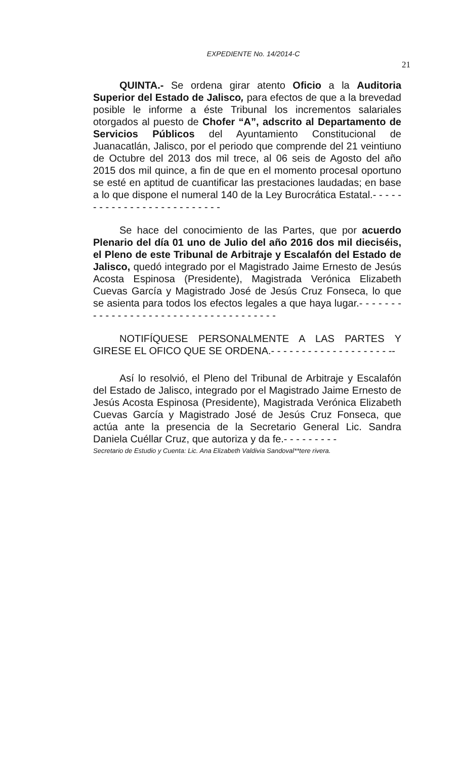EXPEDIENTE No. 14/2014-C
21
QUINTA.- Se ordena girar atento Oficio a la Auditoria Superior del Estado de Jalisco, para efectos de que a la brevedad posible le informe a éste Tribunal los incrementos salariales otorgados al puesto de Chofer “A”, adscrito al Departamento de Servicios Públicos del Ayuntamiento Constitucional de Juanacatlán, Jalisco, por el periodo que comprende del 21 veintiuno de Octubre del 2013 dos mil trece, al 06 seis de Agosto del año 2015 dos mil quince, a fin de que en el momento procesal oportuno se esté en aptitud de cuantificar las prestaciones laudadas; en base a lo que dispone el numeral 140 de la Ley Burocrática Estatal.- - - - - - - - - - - - - - - - - - - - - - - - - -
Se hace del conocimiento de las Partes, que por acuerdo Plenario del día 01 uno de Julio del año 2016 dos mil dieciséis, el Pleno de este Tribunal de Arbitraje y Escalafón del Estado de Jalisco, quedó integrado por el Magistrado Jaime Ernesto de Jesús Acosta Espinosa (Presidente), Magistrada Verónica Elizabeth Cuevas García y Magistrado José de Jesús Cruz Fonseca, lo que se asienta para todos los efectos legales a que haya lugar.- - - - - - - - - - - - - - - - - - - - - - - - - - - - - - - - - - - - -
NOTIFÍQUESE PERSONALMENTE A LAS PARTES Y GIRESE EL OFICO QUE SE ORDENA.- - - - - - - - - - - - - - - - - - - --
Así lo resolvió, el Pleno del Tribunal de Arbitraje y Escalafón del Estado de Jalisco, integrado por el Magistrado Jaime Ernesto de Jesús Acosta Espinosa (Presidente), Magistrada Verónica Elizabeth Cuevas García y Magistrado José de Jesús Cruz Fonseca, que actúa ante la presencia de la Secretario General Lic. Sandra Daniela Cuéllar Cruz, que autoriza y da fe.- - - - - - - - -
Secretario de Estudio y Cuenta: Lic. Ana Elizabeth Valdivia Sandoval**tere rivera.